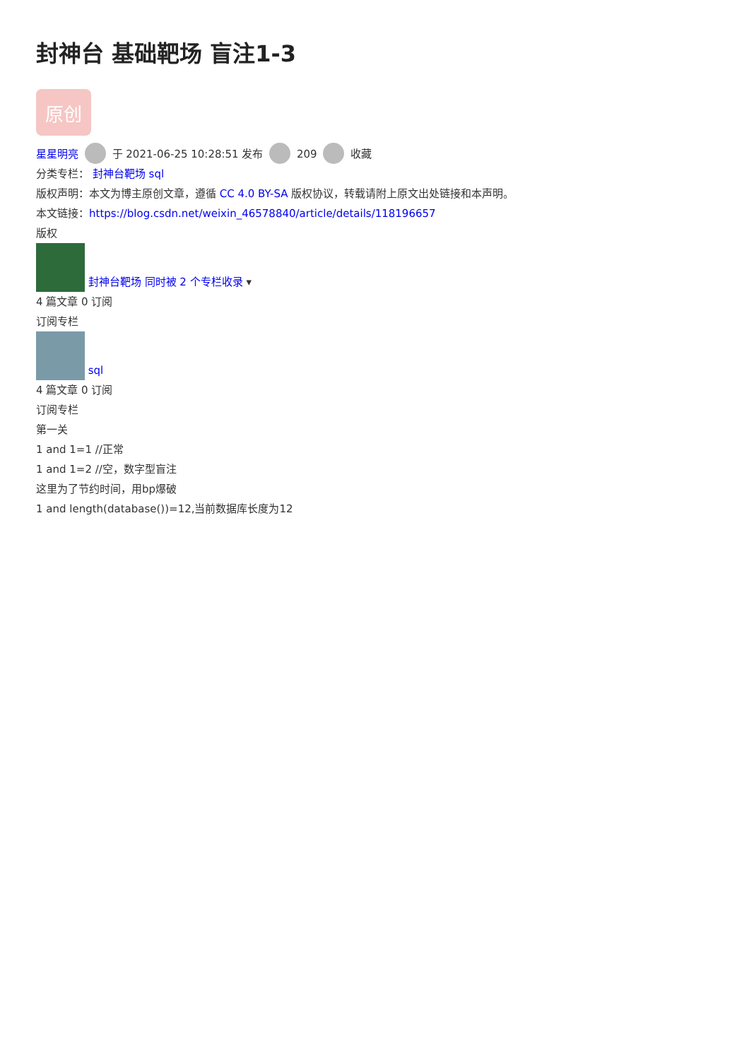封神台 基础靶场 盲注1-3
原创
星星明亮 于 2021-06-25 10:28:51 发布 209 收藏
分类专栏： 封神台靶场 sql
版权声明：本文为博主原创文章，遵循 CC 4.0 BY-SA 版权协议，转载请附上原文出处链接和本声明。
本文链接：https://blog.csdn.net/weixin_46578840/article/details/118196657
版权
封神台靶场 同时被 2 个专栏收录 ▾
4 篇文章 0 订阅
订阅专栏
sql
4 篇文章 0 订阅
订阅专栏
第一关
1 and 1=1 //正常
1 and 1=2 //空，数字型盲注
这里为了节约时间，用bp爆破
1 and length(database())=12,当前数据库长度为12